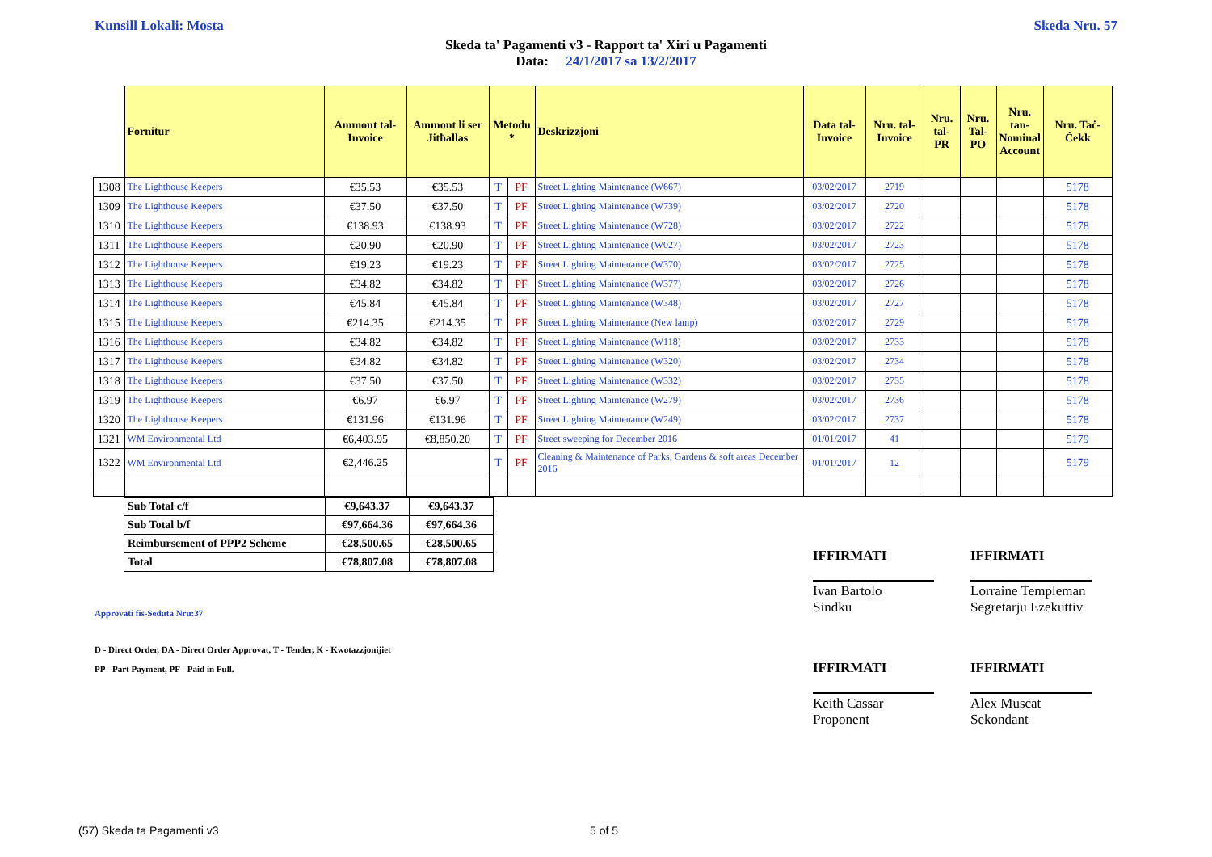Kunsill Lokali: Mosta Skeda Nru. 57
Skeda ta' Pagamenti v3 - Rapport ta' Xiri u Pagamenti
Data: 24/1/2017 sa 13/2/2017
| | Fornitur | Ammont tal-Invoice | Ammont li ser Jitħallas | Metodu * | | Deskrizzjoni | Data tal-Invoice | Nru. tal-Invoice | Nru. tal-PR | Nru. Tal-PO | Nru. tan-Nominal Account | Nru. Taċ-Ċekk |
| --- | --- | --- | --- | --- | --- | --- | --- | --- | --- | --- | --- | --- |
| 1308 | The Lighthouse Keepers | €35.53 | €35.53 | T | PF | Street Lighting Maintenance (W667) | 03/02/2017 | 2719 | | | | 5178 |
| 1309 | The Lighthouse Keepers | €37.50 | €37.50 | T | PF | Street Lighting Maintenance (W739) | 03/02/2017 | 2720 | | | | 5178 |
| 1310 | The Lighthouse Keepers | €138.93 | €138.93 | T | PF | Street Lighting Maintenance (W728) | 03/02/2017 | 2722 | | | | 5178 |
| 1311 | The Lighthouse Keepers | €20.90 | €20.90 | T | PF | Street Lighting Maintenance (W027) | 03/02/2017 | 2723 | | | | 5178 |
| 1312 | The Lighthouse Keepers | €19.23 | €19.23 | T | PF | Street Lighting Maintenance (W370) | 03/02/2017 | 2725 | | | | 5178 |
| 1313 | The Lighthouse Keepers | €34.82 | €34.82 | T | PF | Street Lighting Maintenance (W377) | 03/02/2017 | 2726 | | | | 5178 |
| 1314 | The Lighthouse Keepers | €45.84 | €45.84 | T | PF | Street Lighting Maintenance (W348) | 03/02/2017 | 2727 | | | | 5178 |
| 1315 | The Lighthouse Keepers | €214.35 | €214.35 | T | PF | Street Lighting Maintenance (New lamp) | 03/02/2017 | 2729 | | | | 5178 |
| 1316 | The Lighthouse Keepers | €34.82 | €34.82 | T | PF | Street Lighting Maintenance (W118) | 03/02/2017 | 2733 | | | | 5178 |
| 1317 | The Lighthouse Keepers | €34.82 | €34.82 | T | PF | Street Lighting Maintenance (W320) | 03/02/2017 | 2734 | | | | 5178 |
| 1318 | The Lighthouse Keepers | €37.50 | €37.50 | T | PF | Street Lighting Maintenance (W332) | 03/02/2017 | 2735 | | | | 5178 |
| 1319 | The Lighthouse Keepers | €6.97 | €6.97 | T | PF | Street Lighting Maintenance (W279) | 03/02/2017 | 2736 | | | | 5178 |
| 1320 | The Lighthouse Keepers | €131.96 | €131.96 | T | PF | Street Lighting Maintenance (W249) | 03/02/2017 | 2737 | | | | 5178 |
| 1321 | WM Environmental Ltd | €6,403.95 | €8,850.20 | T | PF | Street sweeping for December 2016 | 01/01/2017 | 41 | | | | 5179 |
| 1322 | WM Environmental Ltd | €2,446.25 | | T | PF | Cleaning & Maintenance of Parks, Gardens & soft areas December 2016 | 01/01/2017 | 12 | | | | 5179 |
| Sub Total c/f | €9,643.37 | €9,643.37 |
| Sub Total b/f | €97,664.36 | €97,664.36 |
| Reimbursement of PPP2 Scheme | €28,500.65 | €28,500.65 |
| Total | €78,807.08 | €78,807.08 |
Approvati fis-Seduta Nru:37
D - Direct Order, DA - Direct Order Approvat, T - Tender, K - Kwotazzjonijiet
PP - Part Payment, PF - Paid in Full.
IFFIRMATI
Ivan Bartolo
Sindku
IFFIRMATI
Lorraine Templeman
Segretarju Eżekuttiv
IFFIRMATI
Keith Cassar
Proponent
IFFIRMATI
Alex Muscat
Sekondant
(57) Skeda ta Pagamenti v3 5 of 5